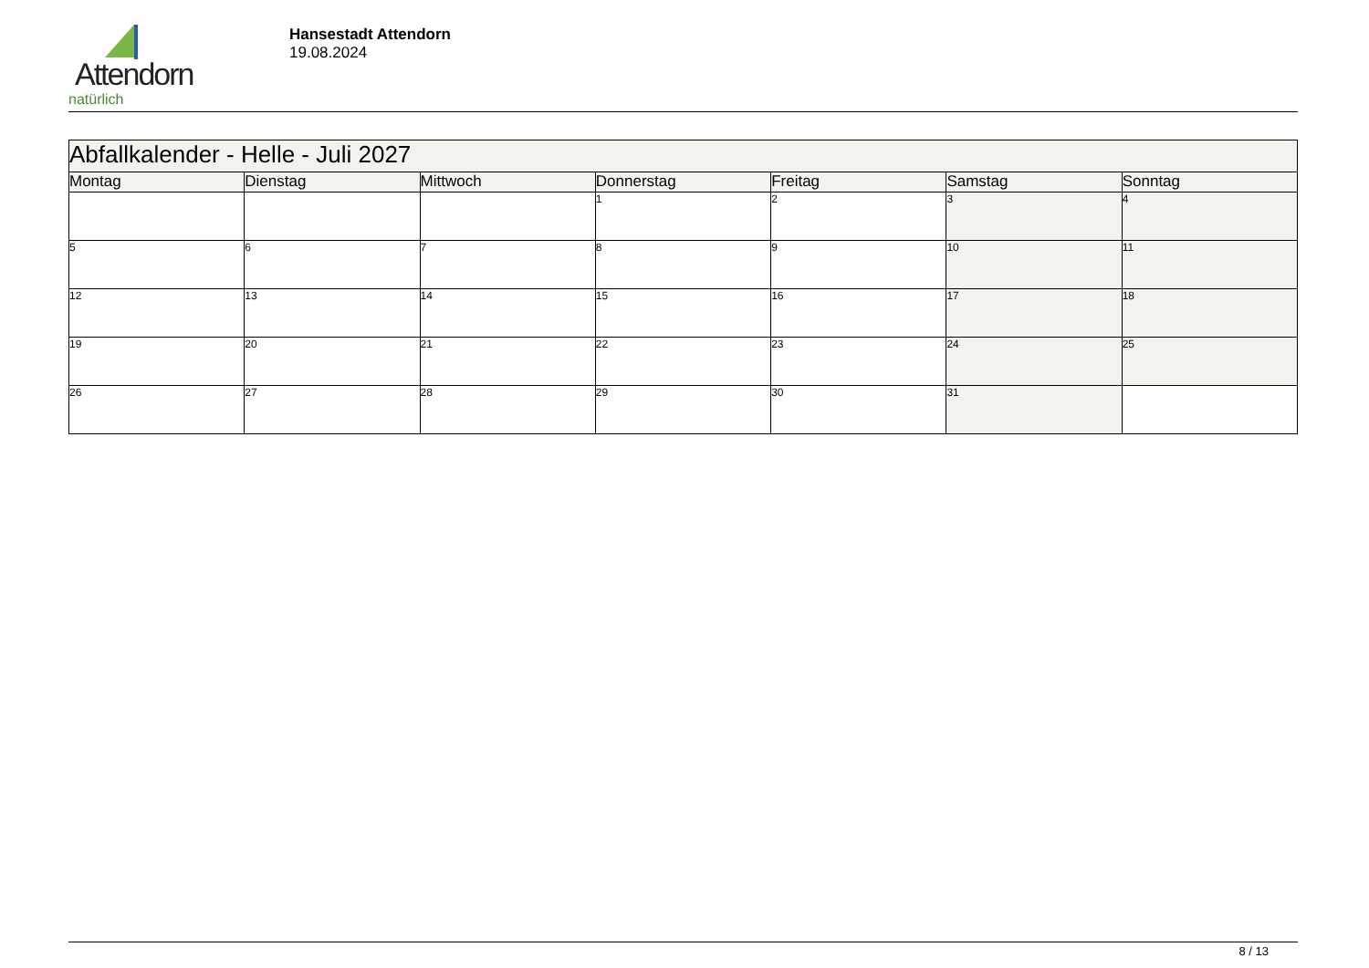Attendorn
natürlich
Hansestadt Attendorn
19.08.2024
| Abfallkalender - Helle - Juli 2027 | | | | | | |
| Montag | Dienstag | Mittwoch | Donnerstag | Freitag | Samstag | Sonntag |
| | | | 1 | 2 | 3 | 4 |
| 5 | 6 | 7 | 8 | 9 | 10 | 11 |
| 12 | 13 | 14 | 15 | 16 | 17 | 18 |
| 19 | 20 | 21 | 22 | 23 | 24 | 25 |
| 26 | 27 | 28 | 29 | 30 | 31 | |
8 / 13